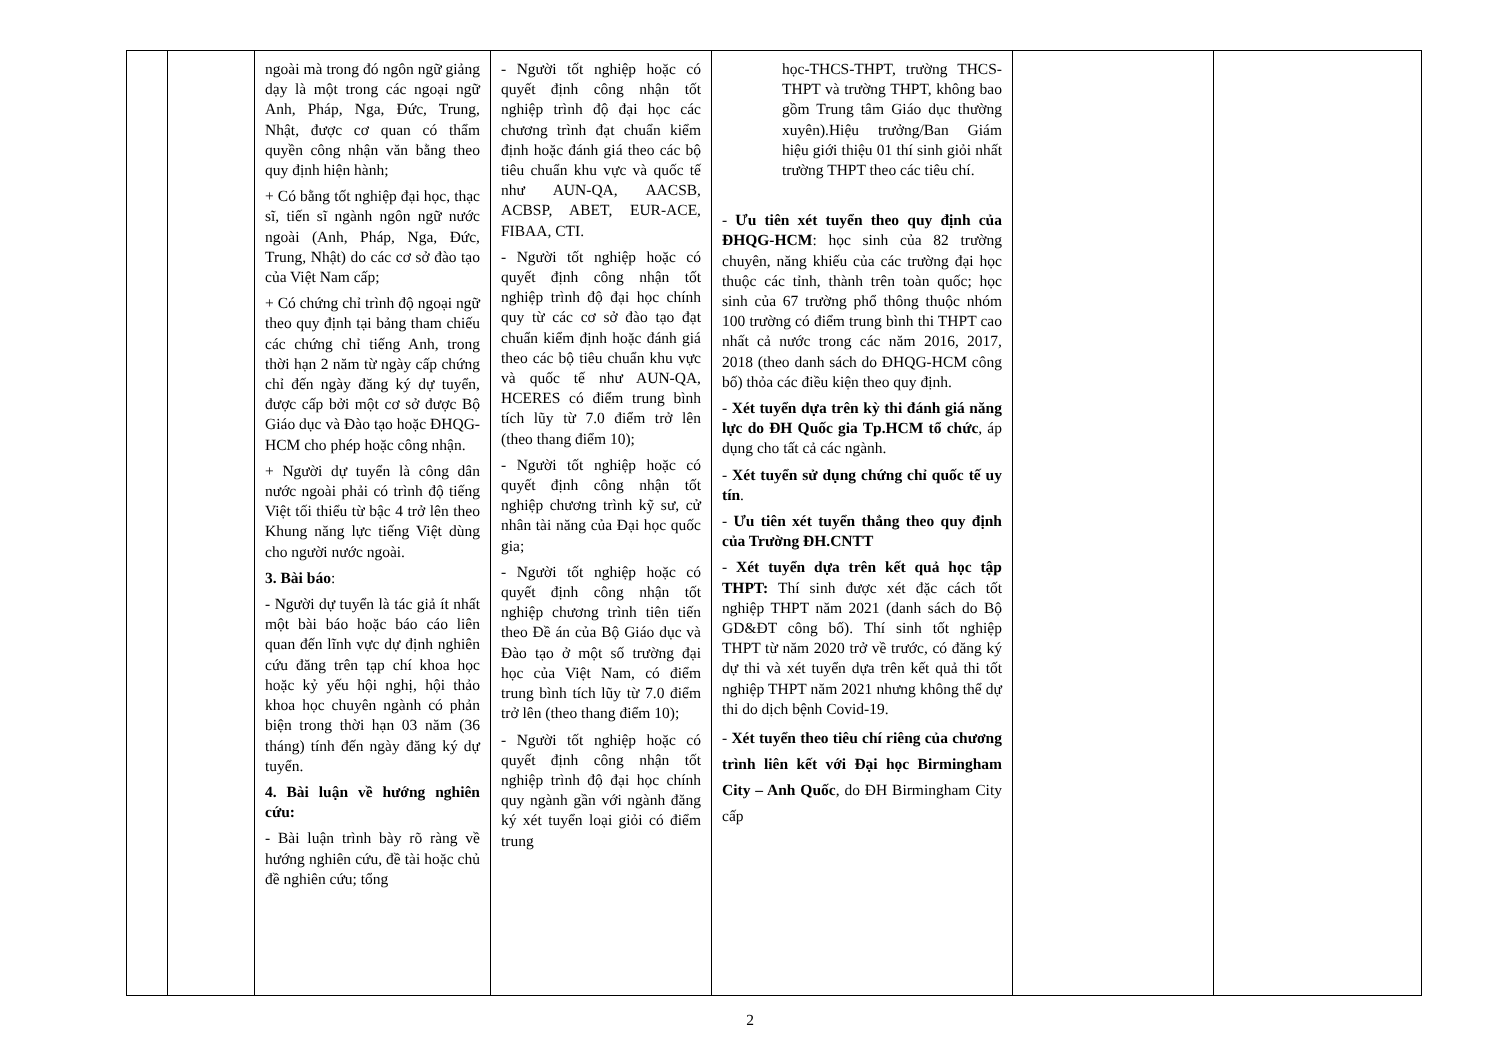| | | ngoài mà trong đó ngôn ngữ giảng dạy là một trong các ngoại ngữ Anh, Pháp, Nga, Đức, Trung, Nhật, được cơ quan có thẩm quyền công nhận văn bằng theo quy định hiện hành; + Có bằng tốt nghiệp đại học, thạc sĩ, tiến sĩ ngành ngôn ngữ nước ngoài (Anh, Pháp, Nga, Đức, Trung, Nhật) do các cơ sở đào tạo của Việt Nam cấp; + Có chứng chỉ trình độ ngoại ngữ theo quy định tại bảng tham chiếu các chứng chỉ tiếng Anh, trong thời hạn 2 năm từ ngày cấp chứng chỉ đến ngày đăng ký dự tuyển, được cấp bởi một cơ sở được Bộ Giáo dục và Đào tạo hoặc ĐHQG-HCM cho phép hoặc công nhận. + Người dự tuyển là công dân nước ngoài phải có trình độ tiếng Việt tối thiểu từ bậc 4 trở lên theo Khung năng lực tiếng Việt dùng cho người nước ngoài. 3. Bài báo : - Người dự tuyển là tác giả ít nhất một bài báo hoặc báo cáo liên quan đến lĩnh vực dự định nghiên cứu đăng trên tạp chí khoa học hoặc kỷ yếu hội nghị, hội thảo khoa học chuyên ngành có phản biện trong thời hạn 03 năm (36 tháng) tính đến ngày đăng ký dự tuyển. 4. Bài luận về hướng nghiên cứu: - Bài luận trình bày rõ ràng về hướng nghiên cứu, đề tài hoặc chủ đề nghiên cứu; tổng | - Người tốt nghiệp hoặc có quyết định công nhận tốt nghiệp trình độ đại học các chương trình đạt chuẩn kiểm định hoặc đánh giá theo các bộ tiêu chuẩn khu vực và quốc tế như AUN-QA, AACSB, ACBSP, ABET, EUR-ACE, FIBAA, CTI. - Người tốt nghiệp hoặc có quyết định công nhận tốt nghiệp trình độ đại học chính quy từ các cơ sở đào tạo đạt chuẩn kiểm định hoặc đánh giá theo các bộ tiêu chuẩn khu vực và quốc tế như AUN-QA, HCERES có điểm trung bình tích lũy từ 7.0 điểm trở lên (theo thang điểm 10); - Người tốt nghiệp hoặc có quyết định công nhận tốt nghiệp chương trình kỹ sư, cử nhân tài năng của Đại học quốc gia; - Người tốt nghiệp hoặc có quyết định công nhận tốt nghiệp chương trình tiên tiến theo Đề án của Bộ Giáo dục và Đào tạo ở một số trường đại học của Việt Nam, có điểm trung bình tích lũy từ 7.0 điểm trở lên (theo thang điểm 10); - Người tốt nghiệp hoặc có quyết định công nhận tốt nghiệp trình độ đại học chính quy ngành gần với ngành đăng ký xét tuyển loại giỏi có điểm trung | học-THCS-THPT, trường THCS-THPT và trường THPT, không bao gồm Trung tâm Giáo dục thường xuyên).Hiệu trưởng/Ban Giám hiệu giới thiệu 01 thí sinh giỏi nhất trường THPT theo các tiêu chí. - Ưu tiên xét tuyển theo quy định của ĐHQG-HCM : học sinh của 82 trường chuyên, năng khiếu của các trường đại học thuộc các tỉnh, thành trên toàn quốc; học sinh của 67 trường phổ thông thuộc nhóm 100 trường có điểm trung bình thi THPT cao nhất cả nước trong các năm 2016, 2017, 2018 (theo danh sách do ĐHQG-HCM công bố) thỏa các điều kiện theo quy định. - Xét tuyển dựa trên kỳ thi đánh giá năng lực do ĐH Quốc gia Tp.HCM tổ chức , áp dụng cho tất cả các ngành. - Xét tuyển sử dụng chứng chỉ quốc tế uy tín . - Ưu tiên xét tuyển thẳng theo quy định của Trường ĐH.CNTT - Xét tuyển dựa trên kết quả học tập THPT: Thí sinh được xét đặc cách tốt nghiệp THPT năm 2021 (danh sách do Bộ GD&ĐT công bố). Thí sinh tốt nghiệp THPT từ năm 2020 trở về trước, có đăng ký dự thi và xét tuyển dựa trên kết quả thi tốt nghiệp THPT năm 2021 nhưng không thể dự thi do dịch bệnh Covid-19. - Xét tuyển theo tiêu chí riêng của chương trình liên kết với Đại học Birmingham City – Anh Quốc , do ĐH Birmingham City cấp | | |
2